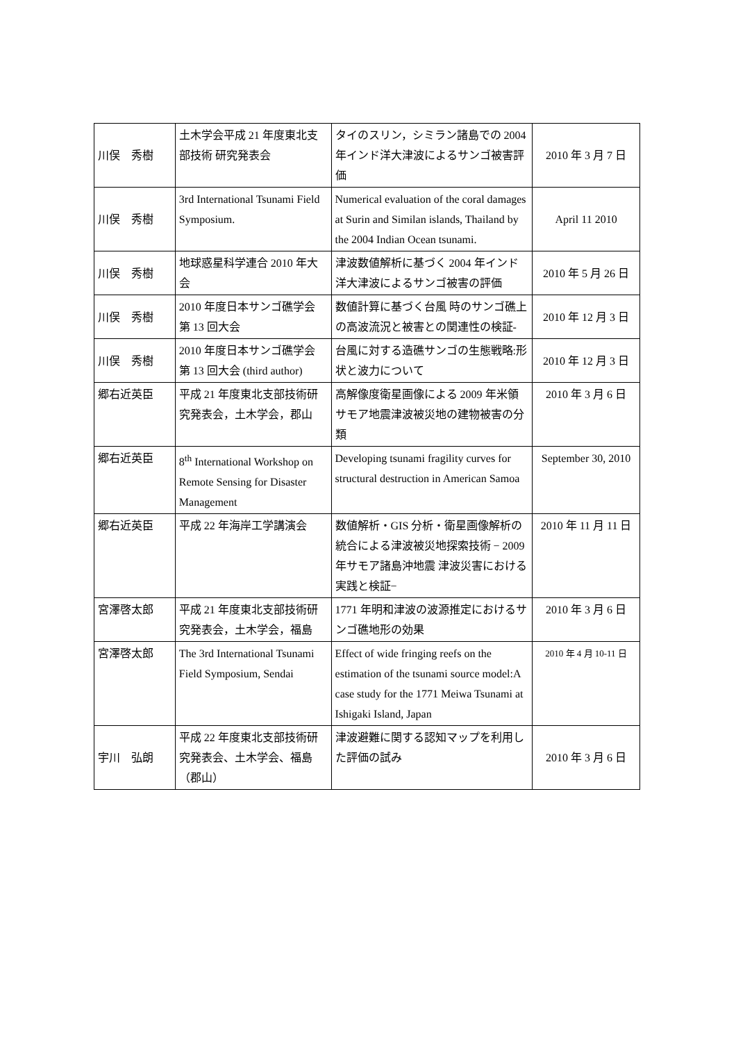| 川俣 秀樹 | 土木学会平成 21 年度東北支部技術 研究発表会 | タイのスリン，シミラン諸島での 2004 年インド洋大津波によるサンゴ被害評価 | 2010 年 3 月 7 日 |
| 川俣 秀樹 | 3rd International Tsunami Field Symposium. | Numerical evaluation of the coral damages at Surin and Similan islands, Thailand by the 2004 Indian Ocean tsunami. | April 11 2010 |
| 川俣 秀樹 | 地球惑星科学連合 2010 年大会 | 津波数値解析に基づく 2004 年インド洋大津波によるサンゴ被害の評価 | 2010 年 5 月 26 日 |
| 川俣 秀樹 | 2010 年度日本サンゴ礁学会 第 13 回大会 | 数値計算に基づく台風 時のサンゴ礁上の高波流況と被害との関連性の検証- | 2010 年 12 月 3 日 |
| 川俣 秀樹 | 2010 年度日本サンゴ礁学会 第 13 回大会 (third author) | 台風に対する造礁サンゴの生態戦略:形状と波力について | 2010 年 12 月 3 日 |
| 郷右近英臣 | 平成 21 年度東北支部技術研究発表会，土木学会，郡山 | 高解像度衛星画像による 2009 年米領サモア地震津波被災地の建物被害の分類 | 2010 年 3 月 6 日 |
| 郷右近英臣 | 8<sup>th</sup> International Workshop on Remote Sensing for Disaster Management | Developing tsunami fragility curves for structural destruction in American Samoa | September 30, 2010 |
| 郷右近英臣 | 平成 22 年海岸工学講演会 | 数値解析・GIS 分析・衛星画像解析の統合による津波被災地探索技術 − 2009 年サモア諸島沖地震 津波災害における実践と検証− | 2010 年 11 月 11 日 |
| 宮澤啓太郎 | 平成 21 年度東北支部技術研究発表会，土木学会，福島 | 1771 年明和津波の波源推定におけるサンゴ礁地形の効果 | 2010 年 3 月 6 日 |
| 宮澤啓太郎 | The 3rd International Tsunami Field Symposium, Sendai | Effect of wide fringing reefs on the estimation of the tsunami source model:A case study for the 1771 Meiwa Tsunami at Ishigaki Island, Japan | 2010 年 4 月 10-11 日 |
| 宇川 弘朗 | 平成 22 年度東北支部技術研究発表会、土木学会、福島（郡山） | 津波避難に関する認知マップを利用した評価の試み | 2010 年 3 月 6 日 |